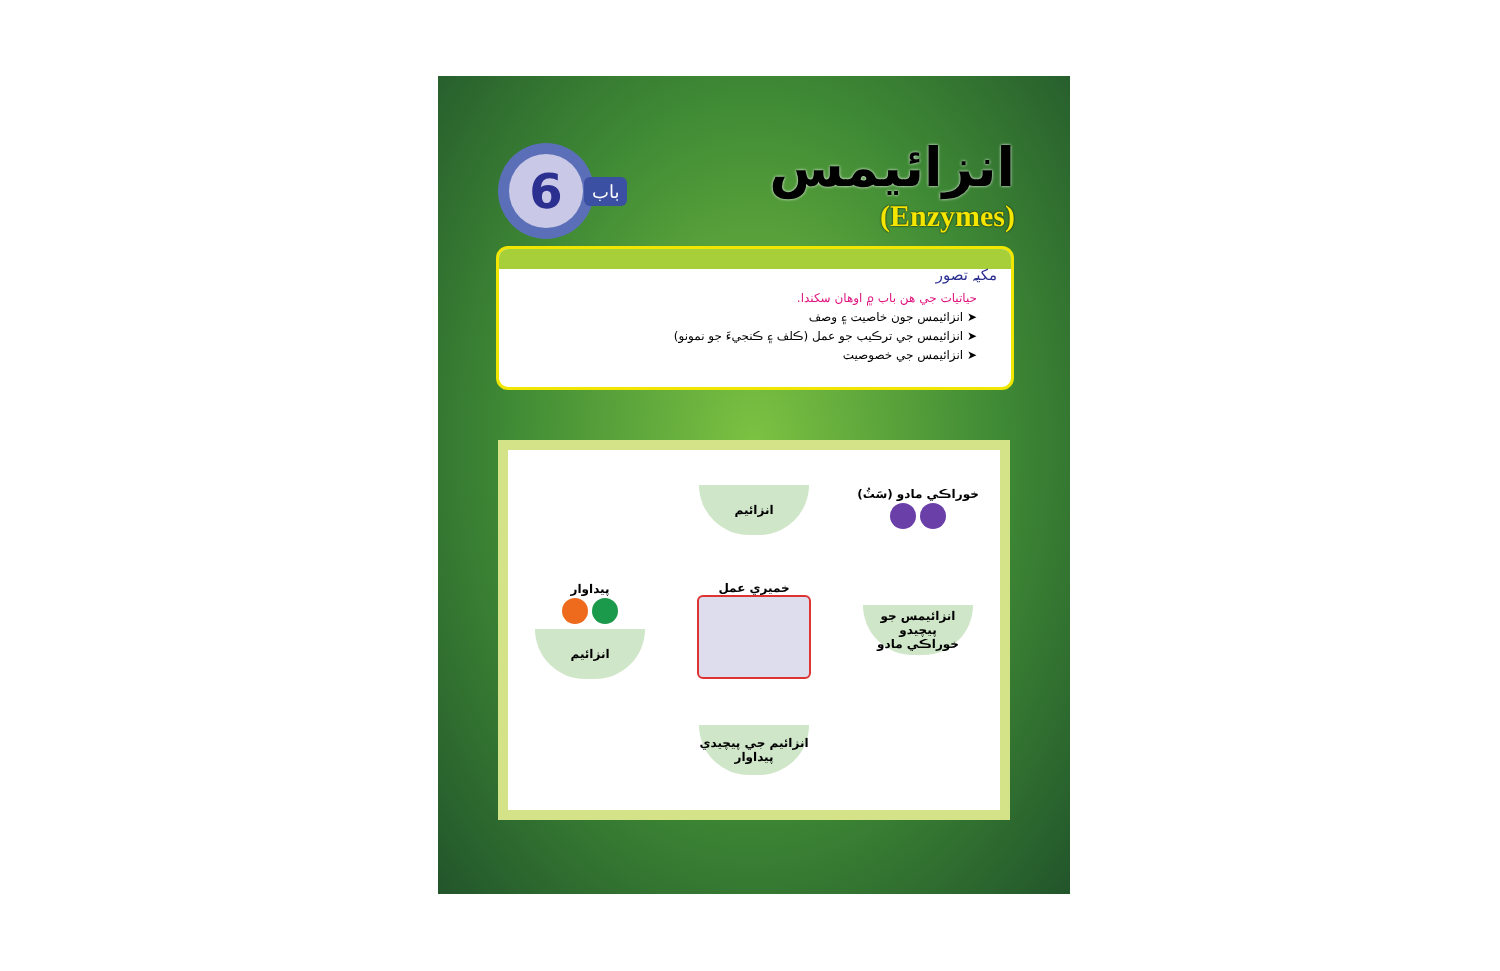6
باب
انزائيمس
(Enzymes)
مکيہ تصور
حياتيات جي هن باب ۾ اوهان سکندا.
➤ انزائيمس جون خاصيت ۽ وصف
➤ انزائيمس جي ترڪيب جو عمل (ڪلف ۽ ڪنجيءَ جو نمونو)
➤ انزائيمس جي خصوصيت
خوراڪي مادو (سَٽُ)
انزائيم
انزائيمس جو پيچيدو
خوراڪي مادو
خميري عمل
پيداوار
انزائيم
انزائيم جي پيچيدي
پيداوار